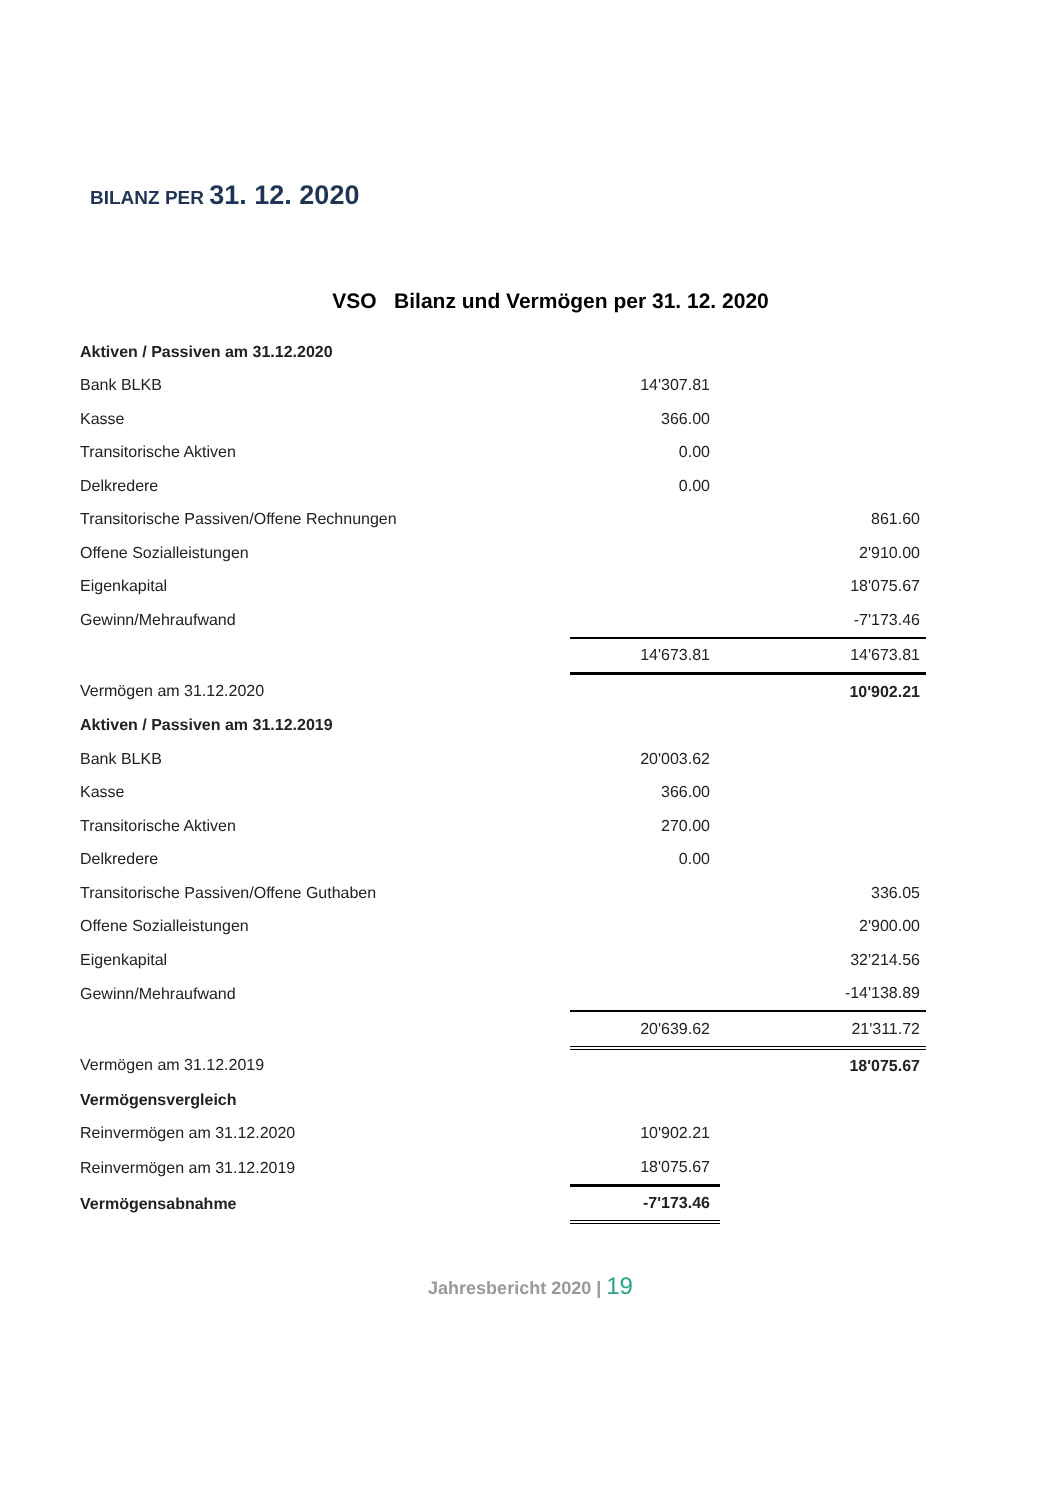BILANZ PER 31. 12. 2020
VSO Bilanz und Vermögen per 31. 12. 2020
| Aktiven / Passiven am 31.12.2020 | | |
| Bank BLKB | 14'307.81 | |
| Kasse | 366.00 | |
| Transitorische Aktiven | 0.00 | |
| Delkredere | 0.00 | |
| Transitorische Passiven/Offene Rechnungen | | 861.60 |
| Offene Sozialleistungen | | 2'910.00 |
| Eigenkapital | | 18'075.67 |
| Gewinn/Mehraufwand | | -7'173.46 |
| | 14'673.81 | 14'673.81 |
| Vermögen am 31.12.2020 | | 10'902.21 |
| Aktiven / Passiven am 31.12.2019 | | |
| Bank BLKB | 20'003.62 | |
| Kasse | 366.00 | |
| Transitorische Aktiven | 270.00 | |
| Delkredere | 0.00 | |
| Transitorische Passiven/Offene Guthaben | | 336.05 |
| Offene Sozialleistungen | | 2'900.00 |
| Eigenkapital | | 32'214.56 |
| Gewinn/Mehraufwand | | -14'138.89 |
| | 20'639.62 | 21'311.72 |
| Vermögen am 31.12.2019 | | 18'075.67 |
| Vermögensvergleich | | |
| Reinvermögen am 31.12.2020 | 10'902.21 | |
| Reinvermögen am 31.12.2019 | 18'075.67 | |
| Vermögensabnahme | -7'173.46 | |
Jahresbericht 2020 | 19